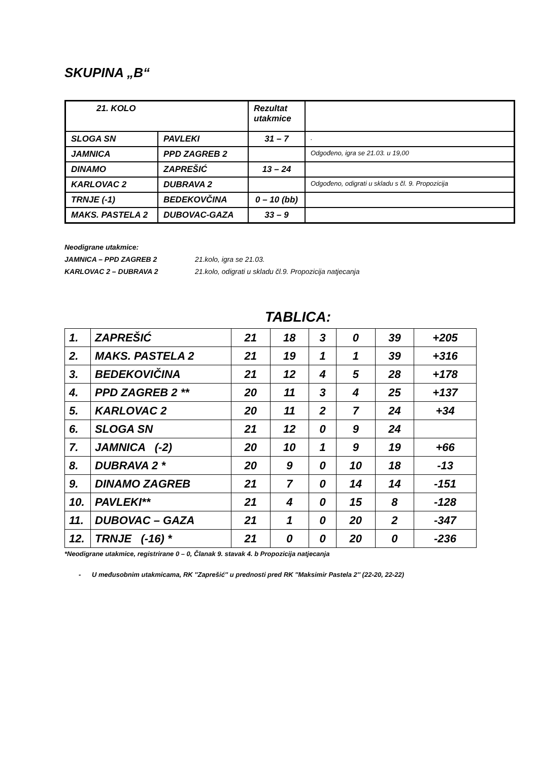SKUPINA „B“
| 21. KOLO | | Rezultat utakmice | |
| SLOGA SN | PAVLEKI | 31 – 7 | . |
| JAMNICA | PPD ZAGREB 2 | | Odgođeno, igra se 21.03. u 19,00 |
| DINAMO | ZAPREŠIĆ | 13 – 24 | |
| KARLOVAC 2 | DUBRAVA 2 | | Odgođeno, odigrati u skladu s čl. 9. Propozicija |
| TRNJE (-1) | BEDEKOVČINA | 0 – 10 (bb) | |
| MAKS. PASTELA 2 | DUBOVAC-GAZA | 33 – 9 | |
Neodigrane utakmice:
JAMNICA – PPD ZAGREB 2 21.kolo, igra se 21.03.
KARLOVAC 2 – DUBRAVA 2 21.kolo, odigrati u skladu čl.9. Propozicija natjecanja
TABLICA:
| 1. | ZAPREŠIĆ | 21 | 18 | 3 | 0 | 39 | +205 |
| 2. | MAKS. PASTELA 2 | 21 | 19 | 1 | 1 | 39 | +316 |
| 3. | BEDEKOVIČINA | 21 | 12 | 4 | 5 | 28 | +178 |
| 4. | PPD ZAGREB 2 ** | 20 | 11 | 3 | 4 | 25 | +137 |
| 5. | KARLOVAC 2 | 20 | 11 | 2 | 7 | 24 | +34 |
| 6. | SLOGA SN | 21 | 12 | 0 | 9 | 24 | |
| 7. | JAMNICA (-2) | 20 | 10 | 1 | 9 | 19 | +66 |
| 8. | DUBRAVA 2 * | 20 | 9 | 0 | 10 | 18 | -13 |
| 9. | DINAMO ZAGREB | 21 | 7 | 0 | 14 | 14 | -151 |
| 10. | PAVLEKI** | 21 | 4 | 0 | 15 | 8 | -128 |
| 11. | DUBOVAC – GAZA | 21 | 1 | 0 | 20 | 2 | -347 |
| 12. | TRNJE (-16) * | 21 | 0 | 0 | 20 | 0 | -236 |
*Neodigrane utakmice, registrirane 0 – 0, Članak 9. stavak 4. b Propozicija natjecanja
- U međusobnim utakmicama, RK ''Zaprešić'' u prednosti pred RK ''Maksimir Pastela 2'' (22-20, 22-22)